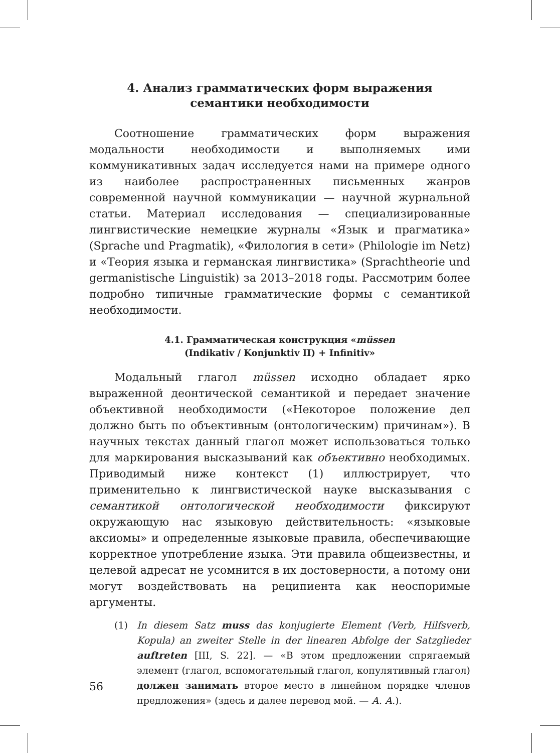4. Анализ грамматических форм выражения
семантики необходимости
Соотношение грамматических форм выражения модальности необходимости и выполняемых ими коммуникативных задач исследуется нами на примере одного из наиболее распространенных письменных жанров современной научной коммуникации — научной журнальной статьи. Материал исследования — специализированные лингвистические немецкие журналы «Язык и прагматика» (Sprache und Pragmatik), «Филология в сети» (Philologie im Netz) и «Теория языка и германская лингвистика» (Sprachtheorie und germanistische Linguistik) за 2013–2018 годы. Рассмотрим более подробно типичные грамматические формы с семантикой необходимости.
4.1. Грамматическая конструкция «müssen
(Indikativ / Konjunktiv II) + Infinitiv»
Модальный глагол müssen исходно обладает ярко выраженной деонтической семантикой и передает значение объективной необходимости («Некоторое положение дел должно быть по объективным (онтологическим) причинам»). В научных текстах данный глагол может использоваться только для маркирования высказываний как объективно необходимых. Приводимый ниже контекст (1) иллюстрирует, что применительно к лингвистической науке высказывания с семантикой онтологической необходимости фиксируют окружающую нас языковую действительность: «языковые аксиомы» и определенные языковые правила, обеспечивающие корректное употребление языка. Эти правила общеизвестны, и целевой адресат не усомнится в их достоверности, а потому они могут воздействовать на реципиента как неоспоримые аргументы.
(1) In diesem Satz muss das konjugierte Element (Verb, Hilfsverb, Kopula) an zweiter Stelle in der linearen Abfolge der Satzglieder auftreten [III, S. 22]. — «В этом предложении спрягаемый элемент (глагол, вспомогательный глагол, копулятивный глагол) должен занимать второе место в линейном порядке членов предложения» (здесь и далее перевод мой. — А. А.).
56